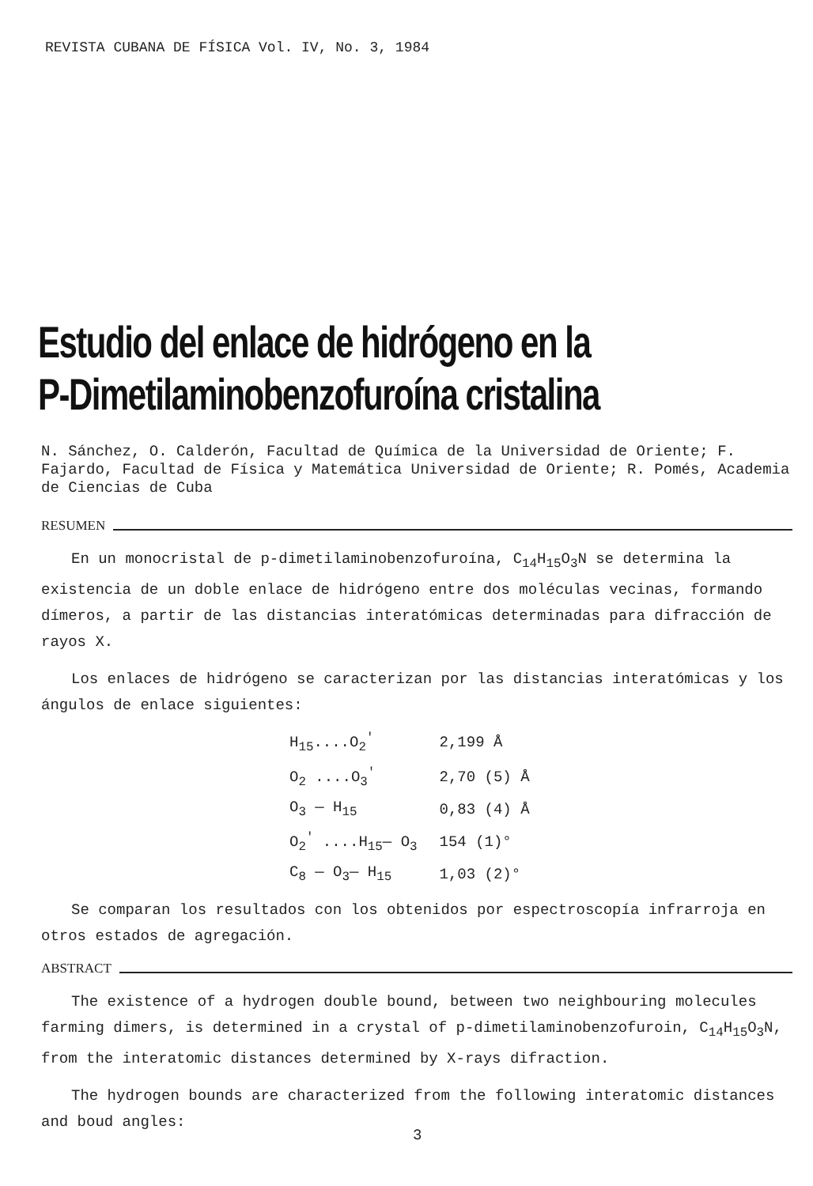REVISTA CUBANA DE FÍSICA Vol. IV, No. 3, 1984
Estudio del enlace de hidrógeno en la
P-Dimetilaminobenzofuroína cristalina
N. Sánchez, O. Calderón, Facultad de Química de la Universidad de Oriente; F. Fajardo, Facultad de Física y Matemática Universidad de Oriente; R. Pomés, Academia de Ciencias de Cuba
RESUMEN
En un monocristal de p-dimetilaminobenzofuroína, C<sub>14</sub>H<sub>15</sub>O<sub>3</sub>N se determina la existencia de un doble enlace de hidrógeno entre dos moléculas vecinas, formando dímeros, a partir de las distancias interatómicas determinadas para difracción de rayos X.
Los enlaces de hidrógeno se caracterizan por las distancias interatómicas y los ángulos de enlace siguientes:
| H<sub>15</sub>....O<sub>2</sub><sup>'</sup> | 2,199 Å |
| O<sub>2</sub> ....O<sub>3</sub><sup>'</sup> | 2,70 (5) Å |
| O<sub>3</sub> — H<sub>15</sub> | 0,83 (4) Å |
| O<sub>2</sub><sup>'</sup> ....H<sub>15</sub>— O<sub>3</sub> | 154 (1)° |
| C<sub>8</sub> — O<sub>3</sub>— H<sub>15</sub> | 1,03 (2)° |
Se comparan los resultados con los obtenidos por espectroscopía infrarroja en otros estados de agregación.
ABSTRACT
The existence of a hydrogen double bound, between two neighbouring molecules farming dimers, is determined in a crystal of p-dimetilaminobenzofuroin, C<sub>14</sub>H<sub>15</sub>O<sub>3</sub>N, from the interatomic distances determined by X-rays difraction.
The hydrogen bounds are characterized from the following interatomic distances and boud angles:
3